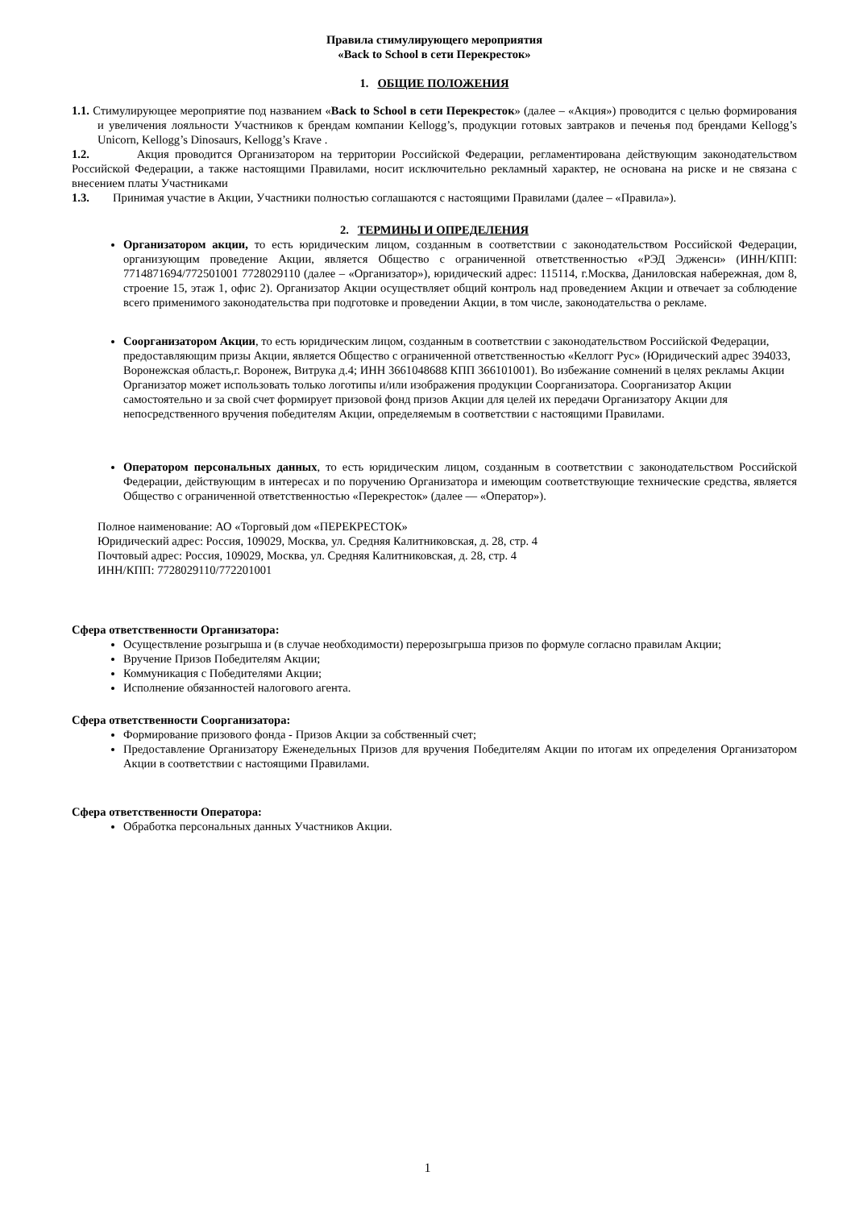Правила стимулирующего мероприятия
«Back to School в сети Перекресток»
1. ОБЩИЕ ПОЛОЖЕНИЯ
1.1. Стимулирующее мероприятие под названием «Back to School в сети Перекресток» (далее – «Акция») проводится с целью формирования и увеличения лояльности Участников к брендам компании Kellogg’s, продукции готовых завтраков и печенья под брендами Kellogg’s Unicorn, Kellogg’s Dinosaurs, Kellogg’s Krave .
1.2. Акция проводится Организатором на территории Российской Федерации, регламентирована действующим законодательством Российской Федерации, а также настоящими Правилами, носит исключительно рекламный характер, не основана на риске и не связана с внесением платы Участниками
1.3. Принимая участие в Акции, Участники полностью соглашаются с настоящими Правилами (далее – «Правила»).
2. ТЕРМИНЫ И ОПРЕДЕЛЕНИЯ
Организатором акции, то есть юридическим лицом, созданным в соответствии с законодательством Российской Федерации, организующим проведение Акции, является Общество с ограниченной ответственностью «РЭД Эдженси» (ИНН/КПП: 7714871694/772501001 7728029110 (далее – «Организатор»), юридический адрес: 115114, г.Москва, Даниловская набережная, дом 8, строение 15, этаж 1, офис 2). Организатор Акции осуществляет общий контроль над проведением Акции и отвечает за соблюдение всего применимого законодательства при подготовке и проведении Акции, в том числе, законодательства о рекламе.
Соорганизатором Акции, то есть юридическим лицом, созданным в соответствии с законодательством Российской Федерации, предоставляющим призы Акции, является Общество с ограниченной ответственностью «Келлогг Рус» (Юридический адрес 394033, Воронежская область,г. Воронеж, Витрука д.4; ИНН 3661048688 КПП 366101001). Во избежание сомнений в целях рекламы Акции Организатор может использовать только логотипы и/или изображения продукции Соорганизатора. Соорганизатор Акции самостоятельно и за свой счет формирует призовой фонд призов Акции для целей их передачи Организатору Акции для непосредственного вручения победителям Акции, определяемым в соответствии с настоящими Правилами.
Оператором персональных данных, то есть юридическим лицом, созданным в соответствии с законодательством Российской Федерации, действующим в интересах и по поручению Организатора и имеющим соответствующие технические средства, является Общество с ограниченной ответственностью «Перекресток» (далее — «Оператор»).
Полное наименование: АО «Торговый дом «ПЕРЕКРЕСТОК»
Юридический адрес: Россия, 109029, Москва, ул. Средняя Калитниковская, д. 28, стр. 4
Почтовый адрес: Россия, 109029, Москва, ул. Средняя Калитниковская, д. 28, стр. 4
ИНН/КПП: 7728029110/772201001
Сфера ответственности Организатора:
Осуществление розыгрыша и (в случае необходимости) перерозыгрыша призов по формуле согласно правилам Акции;
Вручение Призов Победителям Акции;
Коммуникация с Победителями Акции;
Исполнение обязанностей налогового агента.
Сфера ответственности Соорганизатора:
Формирование призового фонда - Призов Акции за собственный счет;
Предоставление Организатору Еженедельных Призов для вручения Победителям Акции по итогам их определения Организатором Акции в соответствии с настоящими Правилами.
Сфера ответственности Оператора:
Обработка персональных данных Участников Акции.
1